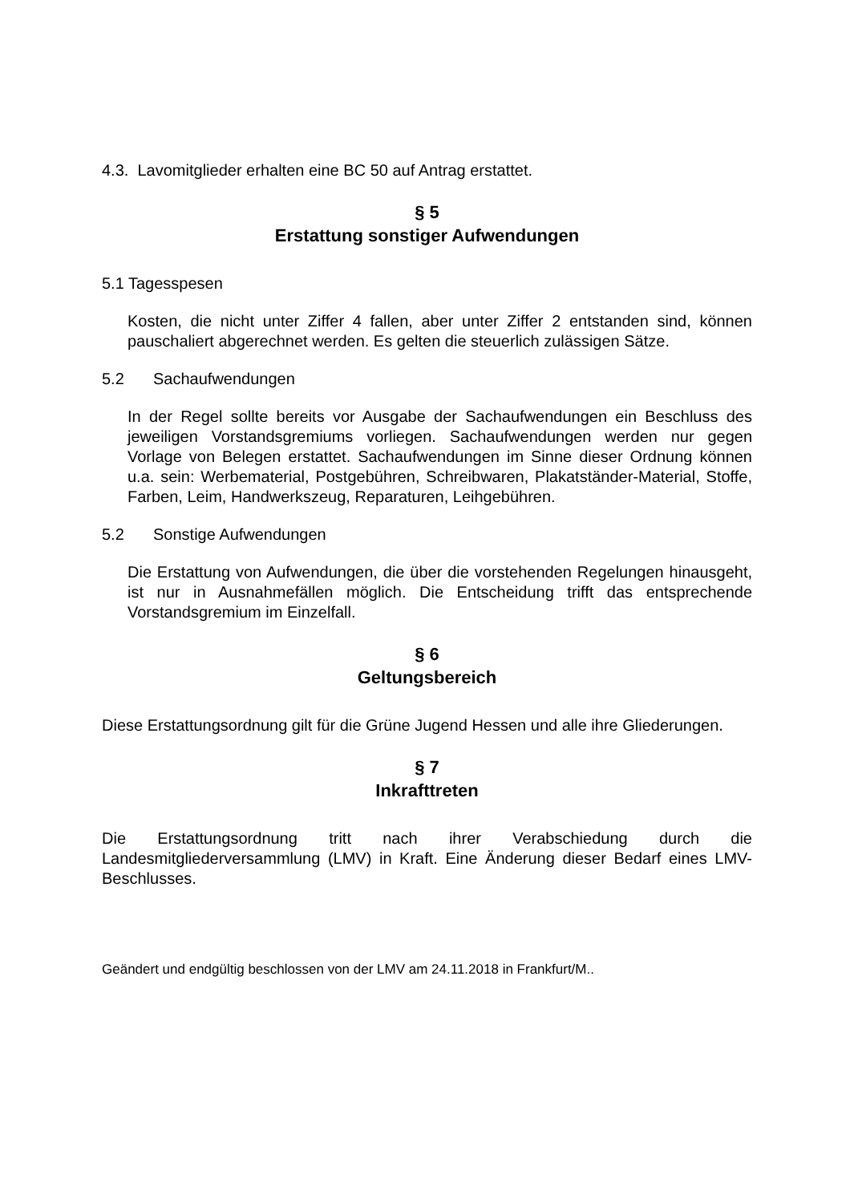4.3. Lavomitglieder erhalten eine BC 50 auf Antrag erstattet.
§ 5
Erstattung sonstiger Aufwendungen
5.1 Tagesspesen
Kosten, die nicht unter Ziffer 4 fallen, aber unter Ziffer 2 entstanden sind, können pauschaliert abgerechnet werden. Es gelten die steuerlich zulässigen Sätze.
5.2 Sachaufwendungen
In der Regel sollte bereits vor Ausgabe der Sachaufwendungen ein Beschluss des jeweiligen Vorstandsgremiums vorliegen. Sachaufwendungen werden nur gegen Vorlage von Belegen erstattet. Sachaufwendungen im Sinne dieser Ordnung können u.a. sein: Werbematerial, Postgebühren, Schreibwaren, Plakatständer-Material, Stoffe, Farben, Leim, Handwerkszeug, Reparaturen, Leihgebühren.
5.2 Sonstige Aufwendungen
Die Erstattung von Aufwendungen, die über die vorstehenden Regelungen hinausgeht, ist nur in Ausnahmefällen möglich. Die Entscheidung trifft das entsprechende Vorstandsgremium im Einzelfall.
§ 6
Geltungsbereich
Diese Erstattungsordnung gilt für die Grüne Jugend Hessen und alle ihre Gliederungen.
§ 7
Inkrafttreten
Die Erstattungsordnung tritt nach ihrer Verabschiedung durch die Landesmitgliederversammlung (LMV) in Kraft. Eine Änderung dieser Bedarf eines LMV-Beschlusses.
Geändert und endgültig beschlossen von der LMV am 24.11.2018 in Frankfurt/M..